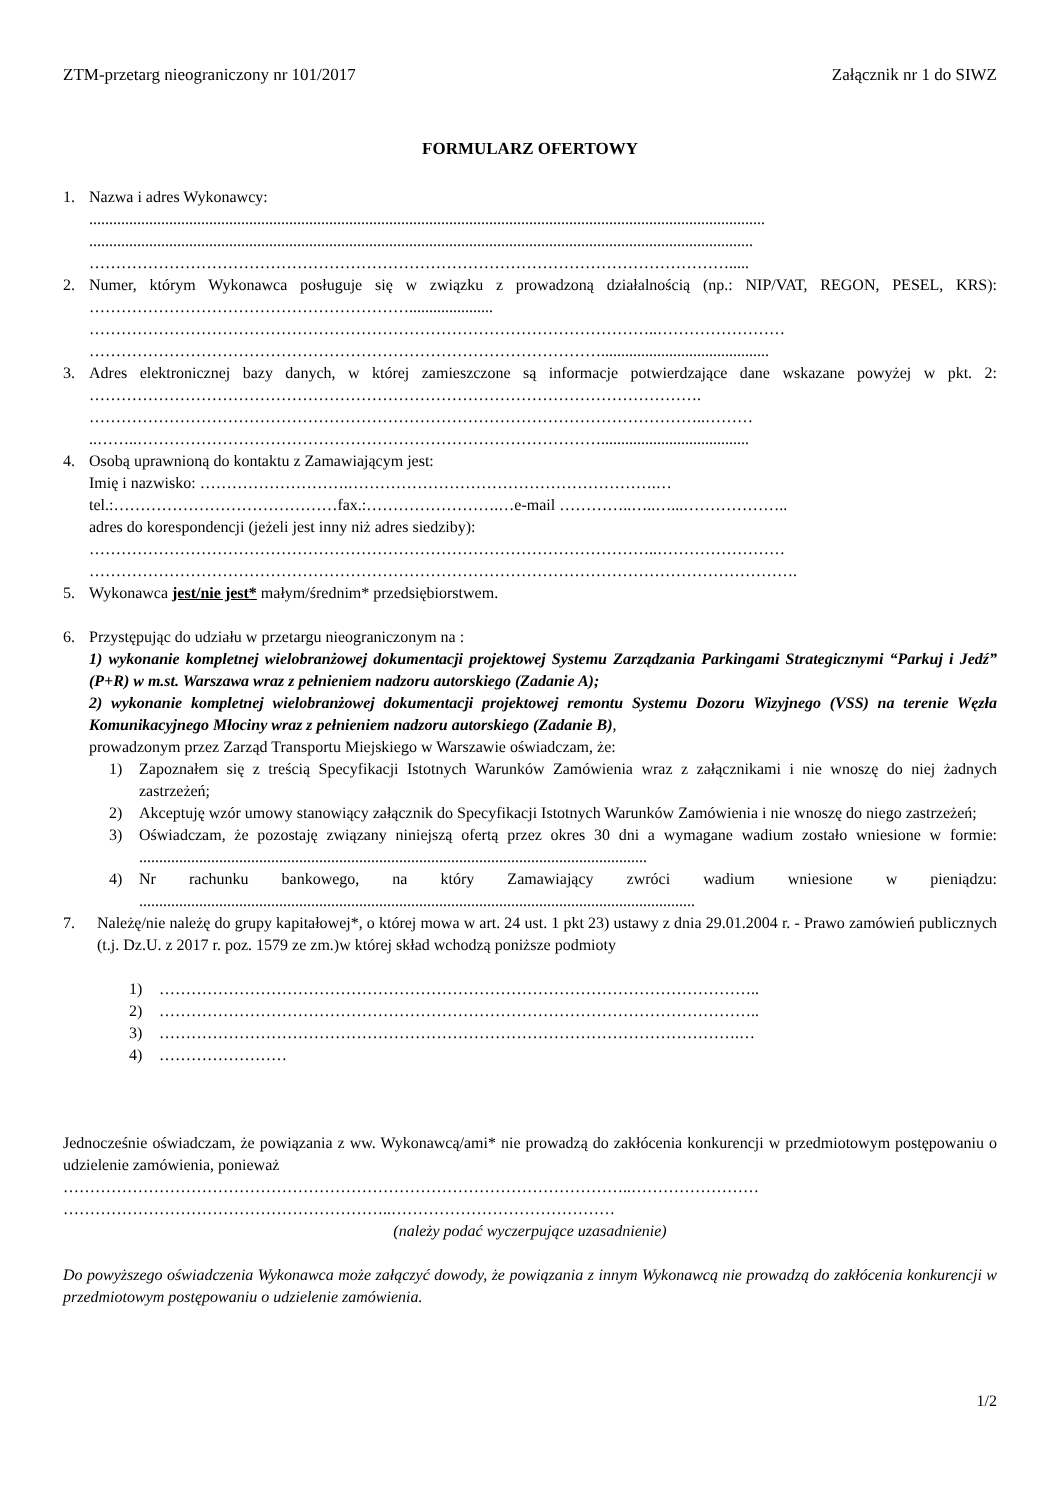ZTM-przetarg nieograniczony nr 101/2017 Załącznik nr 1 do SIWZ
FORMULARZ OFERTOWY
1. Nazwa i adres Wykonawcy:
.........................................................................................................................................................................
......................................................................................................................................................................
………………………………………………………………………………………………………….....
2. Numer, którym Wykonawca posługuje się w związku z prowadzoną działalnością (np.: NIP/VAT, REGON, PESEL, KRS): …………………………………………………….....................
……………………………………………………………………………………………..……………………
……………………………………………………………………………………..........................................
3. Adres elektronicznej bazy danych, w której zamieszczone są informacje potwierdzające dane wskazane powyżej w pkt. 2: …………………………………………………………………………………………………….
……………………………………………………………………………………………………..………
..……..…………………………………………………………………………….....................................
4. Osobą uprawnioną do kontaktu z Zamawiającym jest:
Imię i nazwisko: ……………………….………………………………………………….…
tel.:……………………………………fax.:…………………….…e-mail …………..…..…...………………..
adres do korespondencji (jeżeli jest inny niż adres siedziby):
……………………………………………………………………………………………..……………………
…………………………………………………………………………………………………………………….
5. Wykonawca jest/nie jest* małym/średnim* przedsiębiorstwem.
6. Przystępując do udziału w przetargu nieograniczonym na :
1) wykonanie kompletnej wielobranżowej dokumentacji projektowej Systemu Zarządzania Parkingami Strategicznymi “Parkuj i Jedź” (P+R) w m.st. Warszawa wraz z pełnieniem nadzoru autorskiego (Zadanie A);
2) wykonanie kompletnej wielobranżowej dokumentacji projektowej remontu Systemu Dozoru Wizyjnego (VSS) na terenie Węzła Komunikacyjnego Młociny wraz z pełnieniem nadzoru autorskiego (Zadanie B),
prowadzonym przez Zarząd Transportu Miejskiego w Warszawie oświadczam, że:
1) Zapoznałem się z treścią Specyfikacji Istotnych Warunków Zamówienia wraz z załącznikami i nie wnoszę do niej żadnych zastrzeżeń;
2) Akceptuję wzór umowy stanowiący załącznik do Specyfikacji Istotnych Warunków Zamówienia i nie wnoszę do niego zastrzeżeń;
3) Oświadczam, że pozostaję związany niniejszą ofertą przez okres 30 dni a wymagane wadium zostało wniesione w formie: ...............................................................................................................................
4) Nr rachunku bankowego, na który Zamawiający zwróci wadium wniesione w pieniądzu: ...........................................................................................................................................
7. Należę/nie należę do grupy kapitałowej*, o której mowa w art. 24 ust. 1 pkt 23) ustawy z dnia 29.01.2004 r. - Prawo zamówień publicznych (t.j. Dz.U. z 2017 r. poz. 1579 ze zm.)w której skład wchodzą poniższe podmioty
1) …………………………………………………………………………………………………..
2) …………………………………………………………………………………………………..
3) ……………………………………………………………………………………………….…
4) ……………………
Jednocześnie oświadczam, że powiązania z ww. Wykonawcą/ami* nie prowadzą do zakłócenia konkurencji w przedmiotowym postępowaniu o udzielenie zamówienia, ponieważ
……………………………………………………………………………………………..……………………
……………………………………………………..……………………………………
(należy podać wyczerpujące uzasadnienie)
Do powyższego oświadczenia Wykonawca może załączyć dowody, że powiązania z innym Wykonawcą nie prowadzą do zakłócenia konkurencji w przedmiotowym postępowaniu o udzielenie zamówienia.
1/2